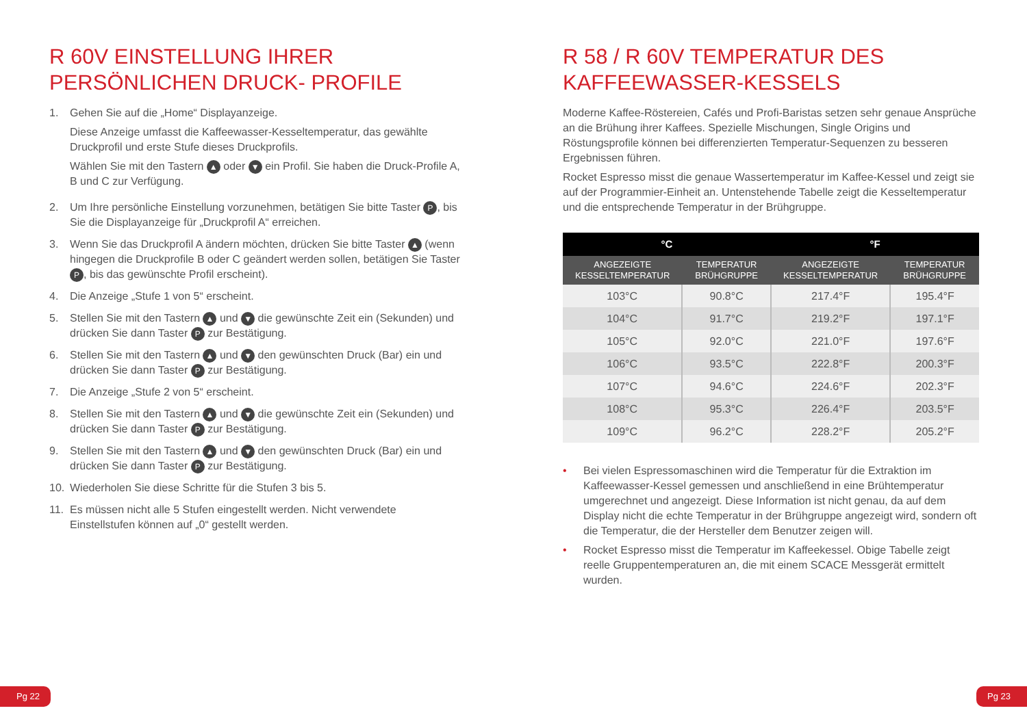R 60V EINSTELLUNG IHRER
PERSÖNLICHEN DRUCK- PROFILE
1. Gehen Sie auf die „Home“ Displayanzeige.
Diese Anzeige umfasst die Kaffeewasser-Kesseltemperatur, das gewählte Druckprofil und erste Stufe dieses Druckprofils.
Wählen Sie mit den Tastern ▲ oder ▼ ein Profil. Sie haben die Druck-Profile A, B und C zur Verfügung.
2. Um Ihre persönliche Einstellung vorzunehmen, betätigen Sie bitte Taster P, bis Sie die Displayanzeige für „Druckprofil A“ erreichen.
3. Wenn Sie das Druckprofil A ändern möchten, drücken Sie bitte Taster ▲ (wenn hingegen die Druckprofile B oder C geändert werden sollen, betätigen Sie Taster P, bis das gewünschte Profil erscheint).
4. Die Anzeige „Stufe 1 von 5“ erscheint.
5. Stellen Sie mit den Tastern ▲ und ▼ die gewünschte Zeit ein (Sekunden) und drücken Sie dann Taster P zur Bestätigung.
6. Stellen Sie mit den Tastern ▲ und ▼ den gewünschten Druck (Bar) ein und drücken Sie dann Taster P zur Bestätigung.
7. Die Anzeige „Stufe 2 von 5“ erscheint.
8. Stellen Sie mit den Tastern ▲ und ▼ die gewünschte Zeit ein (Sekunden) und drücken Sie dann Taster P zur Bestätigung.
9. Stellen Sie mit den Tastern ▲ und ▼ den gewünschten Druck (Bar) ein und drücken Sie dann Taster P zur Bestätigung.
10. Wiederholen Sie diese Schritte für die Stufen 3 bis 5.
11. Es müssen nicht alle 5 Stufen eingestellt werden. Nicht verwendete Einstellstufen können auf „0“ gestellt werden.
R 58 / R 60V TEMPERATUR DES
KAFFEEWASSER-KESSELS
Moderne Kaffee-Röstereien, Cafés und Profi-Baristas setzen sehr genaue Ansprüche an die Brühung ihrer Kaffees. Spezielle Mischungen, Single Origins und Röstungsprofile können bei differenzierten Temperatur-Sequenzen zu besseren Ergebnissen führen.
Rocket Espresso misst die genaue Wassertemperatur im Kaffee-Kessel und zeigt sie auf der Programmier-Einheit an. Untenstehende Tabelle zeigt die Kesseltemperatur und die entsprechende Temperatur in der Brühgruppe.
| °C | | °F | |
| --- | --- | --- | --- |
| ANGEZEIGTE KESSELTEMPERATUR | TEMPERATUR BRÜHGRUPPE | ANGEZEIGTE KESSELTEMPERATUR | TEMPERATUR BRÜHGRUPPE |
| 103°C | 90.8°C | 217.4°F | 195.4°F |
| 104°C | 91.7°C | 219.2°F | 197.1°F |
| 105°C | 92.0°C | 221.0°F | 197.6°F |
| 106°C | 93.5°C | 222.8°F | 200.3°F |
| 107°C | 94.6°C | 224.6°F | 202.3°F |
| 108°C | 95.3°C | 226.4°F | 203.5°F |
| 109°C | 96.2°C | 228.2°F | 205.2°F |
• Bei vielen Espressomaschinen wird die Temperatur für die Extraktion im Kaffeewasser-Kessel gemessen und anschließend in eine Brühtemperatur umgerechnet und angezeigt. Diese Information ist nicht genau, da auf dem Display nicht die echte Temperatur in der Brühgruppe angezeigt wird, sondern oft die Temperatur, die der Hersteller dem Benutzer zeigen will.
• Rocket Espresso misst die Temperatur im Kaffeekessel. Obige Tabelle zeigt reelle Gruppentemperaturen an, die mit einem SCACE Messgerät ermittelt wurden.
Pg 22 Pg 23